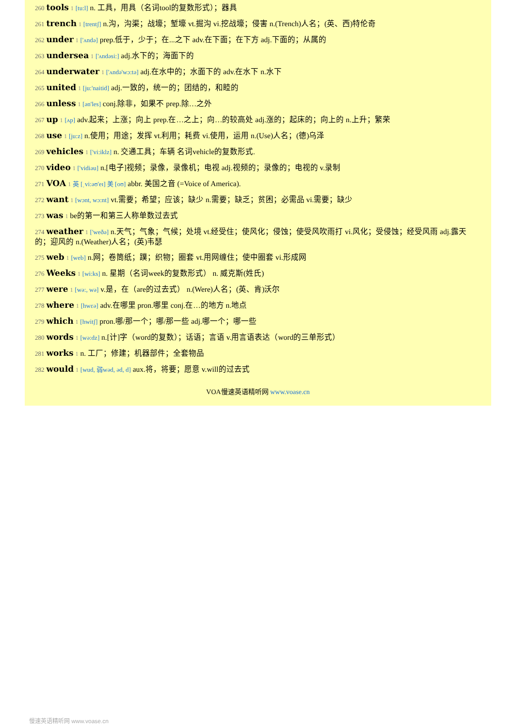260 tools 1 [tu:l] n. 工具，用具（名词tool的复数形式）；器具
261 trench 1 [trentʃ] n.沟，沟渠；战壕；堑壕 vt.掘沟 vi.挖战壕；侵害 n.(Trench)人名；(英、西)特伦奇
262 under 1 ['ʌndə] prep.低于，少于；在...之下 adv.在下面；在下方 adj.下面的；从属的
263 undersea 1 ['ʌndəsi:] adj.水下的；海面下的
264 underwater 1 ['ʌndə'wɔ:tə] adj.在水中的；水面下的 adv.在水下 n.水下
265 united 1 [ju:'naitid] adj.一致的，统一的；团结的，和睦的
266 unless 1 [ən'les] conj.除非，如果不 prep.除…之外
267 up 1 [ʌp] adv.起来；上涨；向上 prep.在…之上；向…的较高处 adj.涨的；起床的；向上的 n.上升；繁荣
268 use 1 [ju:z] n.使用；用途；发挥 vt.利用；耗费 vi.使用，运用 n.(Use)人名；(德)乌泽
269 vehicles 1 ['vi:iklz] n. 交通工具；车辆 名词vehicle的复数形式.
270 video 1 ['vidiəu] n.[电子]视频；录像，录像机；电视 adj.视频的；录像的；电视的 v.录制
271 VOA 1 英 [ˌvi:əʊ'eɪ] 美 [oʊ] abbr. 美国之音 (=Voice of America).
272 want 1 [wɔnt, wɔ:nt] vt.需要；希望；应该；缺少 n.需要；缺乏；贫困；必需品 vi.需要；缺少
273 was 1 be的第一和第三人称单数过去式
274 weather 1 ['weðə] n.天气；气象；气候；处境 vt.经受住；使风化；侵蚀；使受风吹雨打 vi.风化；受侵蚀；经受风雨 adj.露天的；迎风的 n.(Weather)人名；(英)韦瑟
275 web 1 [web] n.网；卷筒纸；蹼；织物；圈套 vt.用网缠住；使中圈套 vi.形成网
276 Weeks 1 [wi:ks] n. 星期（名词week的复数形式） n. 威克斯(姓氏)
277 were 1 [wə:, wə] v.是，在（are的过去式） n.(Were)人名；(英、肯)沃尔
278 where 1 [hwεə] adv.在哪里 pron.哪里 conj.在…的地方 n.地点
279 which 1 [hwitʃ] pron.哪/那一个；哪/那一些 adj.哪一个；哪一些
280 words 1 [wə:dz] n.[计]字（word的复数）；话语；言语 v.用言语表达（word的三单形式）
281 works 1 n. 工厂；修建；机器部件；全套物品
282 would 1 [wud, 弱wəd, əd, d] aux.将，将要；愿意 v.will的过去式
VOA慢速英语精听网 www.voase.cn
慢速英语精听网 www.voase.cn